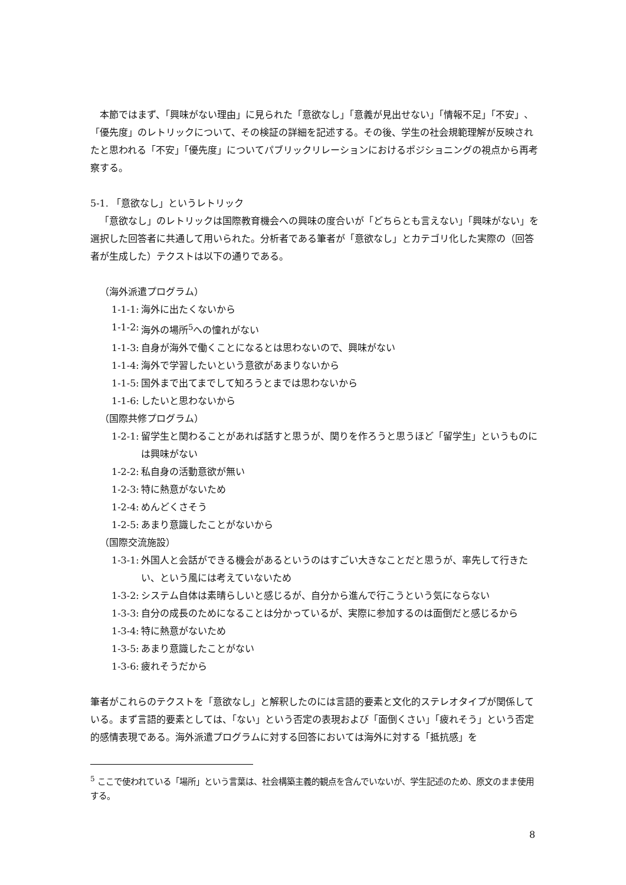本節ではまず、「興味がない理由」に見られた「意欲なし」「意義が見出せない」「情報不足」「不安」、「優先度」のレトリックについて、その検証の詳細を記述する。その後、学生の社会規範理解が反映されたと思われる「不安」「優先度」についてパブリックリレーションにおけるポジショニングの視点から再考察する。
5-1. 「意欲なし」というレトリック
「意欲なし」のレトリックは国際教育機会への興味の度合いが「どちらとも言えない」「興味がない」を選択した回答者に共通して用いられた。分析者である筆者が「意欲なし」とカテゴリ化した実際の（回答者が生成した）テクストは以下の通りである。
（海外派遣プログラム）
1-1-1: 海外に出たくないから
1-1-2: 海外の場所<sup>5</sup>への憧れがない
1-1-3: 自身が海外で働くことになるとは思わないので、興味がない
1-1-4: 海外で学習したいという意欲があまりないから
1-1-5: 国外まで出てまでして知ろうとまでは思わないから
1-1-6: したいと思わないから
（国際共修プログラム）
1-2-1: 留学生と関わることがあれば話すと思うが、関りを作ろうと思うほど「留学生」というものには興味がない
1-2-2: 私自身の活動意欲が無い
1-2-3: 特に熱意がないため
1-2-4: めんどくさそう
1-2-5: あまり意識したことがないから
（国際交流施設）
1-3-1: 外国人と会話ができる機会があるというのはすごい大きなことだと思うが、率先して行きたい、という風には考えていないため
1-3-2: システム自体は素晴らしいと感じるが、自分から進んで行こうという気にならない
1-3-3: 自分の成長のためになることは分かっているが、実際に参加するのは面倒だと感じるから
1-3-4: 特に熱意がないため
1-3-5: あまり意識したことがない
1-3-6: 疲れそうだから
筆者がこれらのテクストを「意欲なし」と解釈したのには言語的要素と文化的ステレオタイプが関係している。まず言語的要素としては、「ない」という否定の表現および「面倒くさい」「疲れそう」という否定的感情表現である。海外派遣プログラムに対する回答においては海外に対する「抵抗感」を
<sup>5</sup> ここで使われている「場所」という言葉は、社会構築主義的観点を含んでいないが、学生記述のため、原文のまま使用する。
8